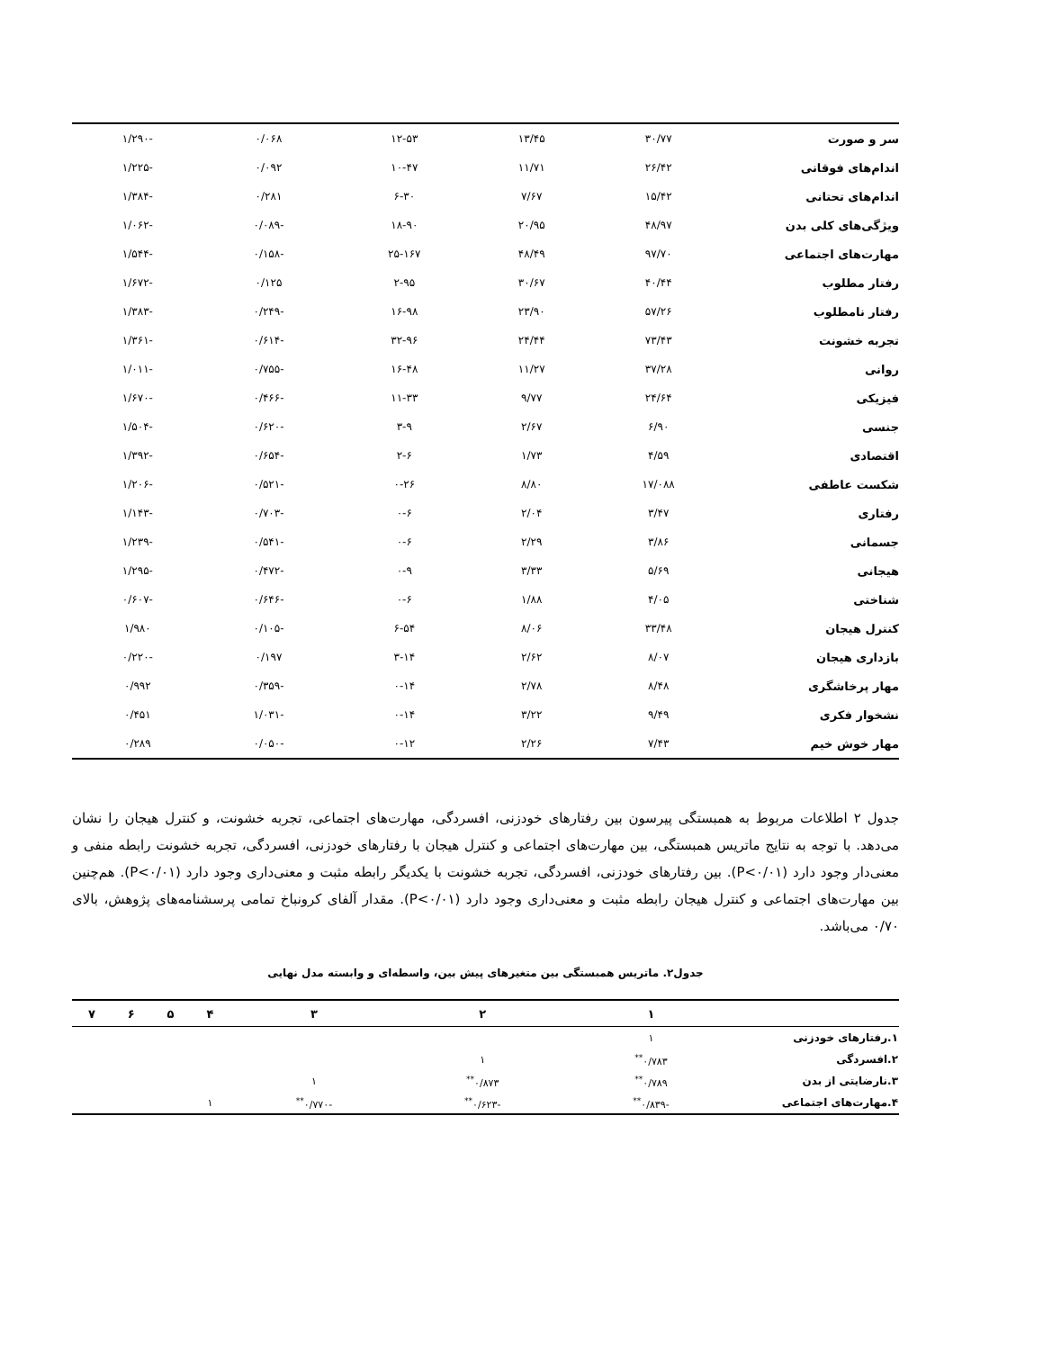| سر و صورت | ۳۰/۷۷ | ۱۳/۴۵ | ۱۲-۵۳ | ۰/۰۶۸ | -۱/۲۹۰ |
| اندام‌های فوقانی | ۲۶/۴۲ | ۱۱/۷۱ | ۱۰-۴۷ | ۰/۰۹۲ | -۱/۲۲۵ |
| اندام‌های تحتانی | ۱۵/۴۲ | ۷/۶۷ | ۶-۳۰ | ۰/۲۸۱ | -۱/۳۸۴ |
| ویژگی‌های کلی بدن | ۴۸/۹۷ | ۲۰/۹۵ | ۱۸-۹۰ | -۰/۰۸۹ | -۱/۰۶۲ |
| مهارت‌های اجتماعی | ۹۷/۷۰ | ۴۸/۴۹ | ۲۵-۱۶۷ | -۰/۱۵۸ | -۱/۵۴۴ |
| رفتار مطلوب | ۴۰/۴۴ | ۳۰/۶۷ | ۲-۹۵ | ۰/۱۲۵ | -۱/۶۷۲ |
| رفتار نامطلوب | ۵۷/۲۶ | ۲۳/۹۰ | ۱۶-۹۸ | -۰/۲۴۹ | -۱/۳۸۳ |
| تجربه خشونت | ۷۳/۴۳ | ۲۴/۴۴ | ۳۲-۹۶ | -۰/۶۱۴ | -۱/۳۶۱ |
| روانی | ۳۷/۲۸ | ۱۱/۲۷ | ۱۶-۴۸ | -۰/۷۵۵ | -۱/۰۱۱ |
| فیزیکی | ۲۴/۶۴ | ۹/۷۷ | ۱۱-۳۳ | -۰/۴۶۶ | -۱/۶۷۰ |
| جنسی | ۶/۹۰ | ۲/۶۷ | ۳-۹ | -۰/۶۲۰ | -۱/۵۰۴ |
| اقتصادی | ۴/۵۹ | ۱/۷۳ | ۲-۶ | -۰/۶۵۴ | -۱/۳۹۲ |
| شکست عاطفی | ۱۷/۰۸۸ | ۸/۸۰ | ۰-۲۶ | -۰/۵۲۱ | -۱/۲۰۶ |
| رفتاری | ۳/۴۷ | ۲/۰۴ | ۰-۶ | -۰/۷۰۳ | -۱/۱۴۳ |
| جسمانی | ۳/۸۶ | ۲/۲۹ | ۰-۶ | -۰/۵۴۱ | -۱/۲۳۹ |
| هیجانی | ۵/۶۹ | ۳/۳۳ | ۰-۹ | -۰/۴۷۲ | -۱/۲۹۵ |
| شناختی | ۴/۰۵ | ۱/۸۸ | ۰-۶ | -۰/۶۴۶ | -۰/۶۰۷ |
| کنترل هیجان | ۳۳/۴۸ | ۸/۰۶ | ۶-۵۴ | -۰/۱۰۵ | ۱/۹۸۰ |
| بازداری هیجان | ۸/۰۷ | ۲/۶۲ | ۳-۱۴ | ۰/۱۹۷ | -۰/۲۲۰ |
| مهار پرخاشگری | ۸/۴۸ | ۲/۷۸ | ۰-۱۴ | -۰/۳۵۹ | ۰/۹۹۲ |
| نشخوار فکری | ۹/۴۹ | ۳/۲۲ | ۰-۱۴ | -۱/۰۳۱ | ۰/۴۵۱ |
| مهار خوش خیم | ۷/۴۳ | ۲/۲۶ | ۰-۱۲ | -۰/۰۵۰ | ۰/۲۸۹ |
جدول ۲ اطلاعات مربوط به همبستگی پیرسون بین رفتارهای خودزنی، افسردگی، مهارت‌های اجتماعی، تجربه خشونت، و کنترل هیجان را نشان می‌دهد. با توجه به نتایج ماتریس همبستگی، بین مهارت‌های اجتماعی و کنترل هیجان با رفتارهای خودزنی، افسردگی، تجربه خشونت رابطه منفی و معنی‌دار وجود دارد (P<۰/۰۱). بین رفتارهای خودزنی، افسردگی، تجربه خشونت با یکدیگر رابطه مثبت و معنی‌داری وجود دارد (P<۰/۰۱). هم‌چنین بین مهارت‌های اجتماعی و کنترل هیجان رابطه مثبت و معنی‌داری وجود دارد (P<۰/۰۱). مقدار آلفای کرونباخ تمامی پرسشنامه‌های پژوهش، بالای ۰/۷۰ می‌باشد.
جدول۲. ماتریس همبستگی بین متغیرهای پیش بین، واسطه‌ای و وابسته مدل نهایی
| | ۱ | ۲ | ۳ | ۴ | ۵ | ۶ | ۷ |
| --- | --- | --- | --- | --- | --- | --- | --- |
| ۱.رفتارهای خودزنی | ۱ | | | | | | |
| ۲.افسردگی | ۰/۷۸۳<sup>**</sup> | ۱ | | | | | |
| ۳.نارضایتی از بدن | ۰/۷۸۹<sup>**</sup> | ۰/۸۷۳<sup>**</sup> | ۱ | | | | |
| ۴.مهارت‌های اجتماعی | -۰/۸۳۹<sup>**</sup> | -۰/۶۲۳<sup>**</sup> | -۰/۷۷۰<sup>**</sup> | ۱ | | | |